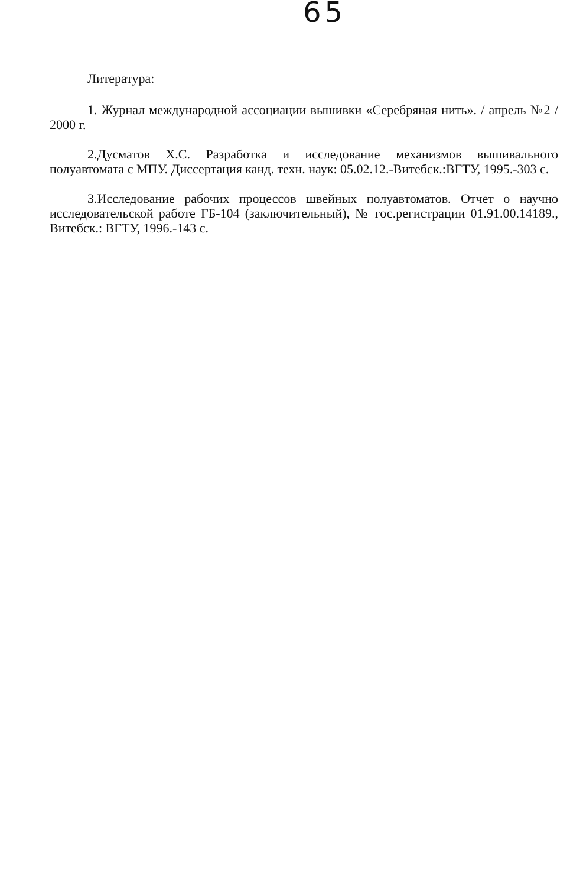65
Литература:
1. Журнал международной ассоциации вышивки «Серебряная нить». / апрель №2 / 2000 г.
2.Дусматов Х.С. Разработка и исследование механизмов вышивального полуавтомата с МПУ. Диссертация канд. техн. наук: 05.02.12.-Витебск.:ВГТУ, 1995.-303 с.
3.Исследование рабочих процессов швейных полуавтоматов. Отчет о научно исследовательской работе ГБ-104 (заключительный), № гос.регистрации 01.91.00.14189., Витебск.: ВГТУ, 1996.-143 с.